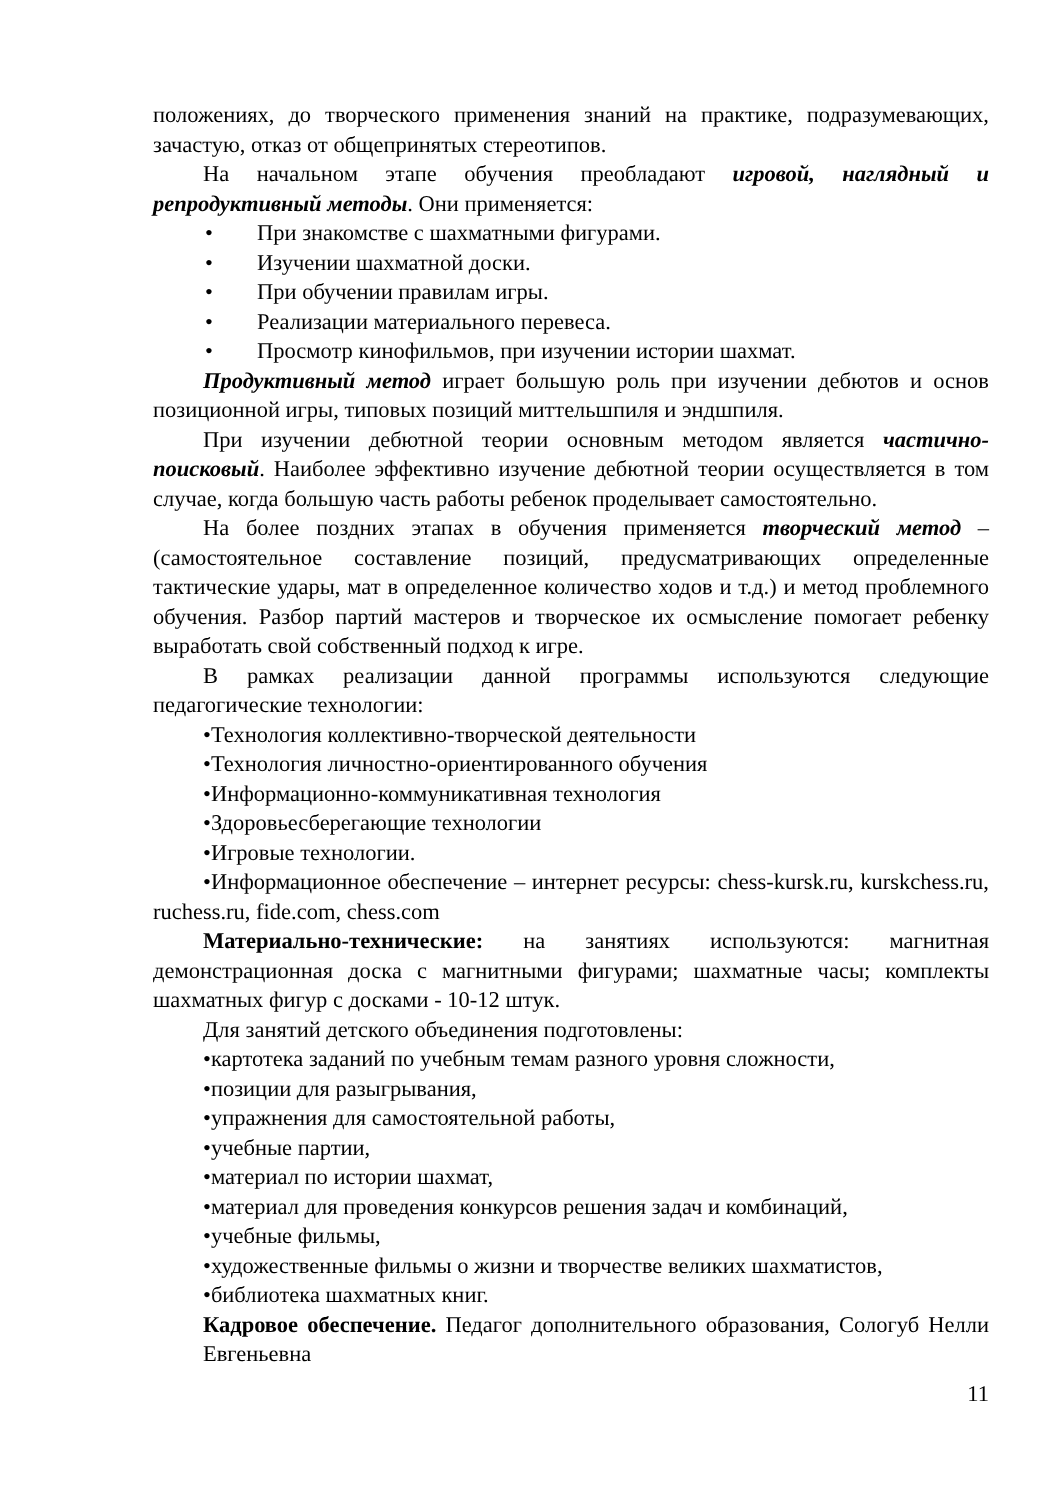положениях, до творческого применения знаний на практике, подразумевающих, зачастую, отказ от общепринятых стереотипов.
На начальном этапе обучения преобладают игровой, наглядный и репродуктивный методы. Они применяется:
• При знакомстве с шахматными фигурами.
• Изучении шахматной доски.
• При обучении правилам игры.
• Реализации материального перевеса.
• Просмотр кинофильмов, при изучении истории шахмат.
Продуктивный метод играет большую роль при изучении дебютов и основ позиционной игры, типовых позиций миттельшпиля и эндшпиля.
При изучении дебютной теории основным методом является частично-поисковый. Наиболее эффективно изучение дебютной теории осуществляется в том случае, когда большую часть работы ребенок проделывает самостоятельно.
На более поздних этапах в обучения применяется творческий метод – (самостоятельное составление позиций, предусматривающих определенные тактические удары, мат в определенное количество ходов и т.д.) и метод проблемного обучения. Разбор партий мастеров и творческое их осмысление помогает ребенку выработать свой собственный подход к игре.
В рамках реализации данной программы используются следующие педагогические технологии:
•Технология коллективно-творческой деятельности
•Технология личностно-ориентированного обучения
•Информационно-коммуникативная технология
•Здоровьесберегающие технологии
•Игровые технологии.
•Информационное обеспечение – интернет ресурсы: chess-kursk.ru, kurskchess.ru, ruchess.ru, fide.com, chess.com
Материально-технические: на занятиях используются: магнитная демонстрационная доска с магнитными фигурами; шахматные часы; комплекты шахматных фигур с досками - 10-12 штук.
Для занятий детского объединения подготовлены:
•картотека заданий по учебным темам разного уровня сложности,
•позиции для разыгрывания,
•упражнения для самостоятельной работы,
•учебные партии,
•материал по истории шахмат,
•материал для проведения конкурсов решения задач и комбинаций,
•учебные фильмы,
•художественные фильмы о жизни и творчестве великих шахматистов,
•библиотека шахматных книг.
Кадровое обеспечение. Педагог дополнительного образования, Сологуб Нелли Евгеньевна
11